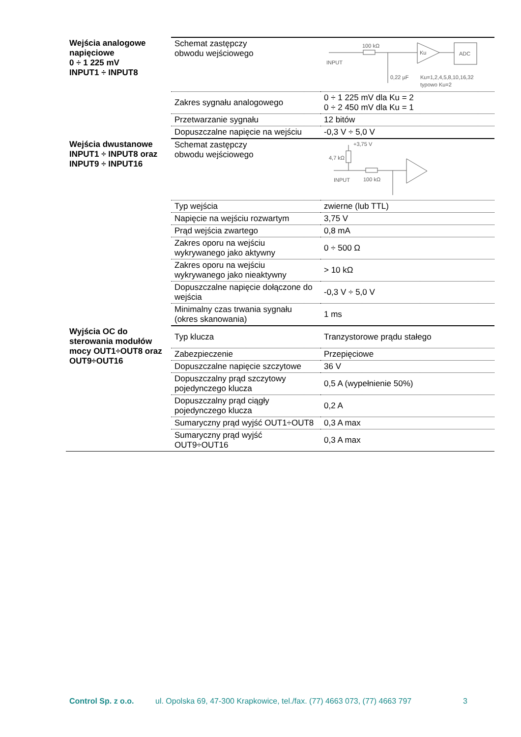| Wejścia analogowe napięciowe 0 ÷ 1 225 mV INPUT1 ÷ INPUT8 | Schemat zastępczy obwodu wejściowego | 100 kΩ INPUT 0,22 µF Ku ADC Ku=1,2,4,5,8,10,16,32 typowo Ku=2 |
| | Zakres sygnału analogowego | 0 ÷ 1 225 mV dla Ku = 2 0 ÷ 2 450 mV dla Ku = 1 |
| | Przetwarzanie sygnału | 12 bitów |
| | Dopuszczalne napięcie na wejściu | -0,3 V ÷ 5,0 V |
| Wejścia dwustanowe INPUT1 ÷ INPUT8 oraz INPUT9 ÷ INPUT16 | Schemat zastępczy obwodu wejściowego | +3,75 V 4,7 kΩ INPUT 100 kΩ |
| | Typ wejścia | zwierne (lub TTL) |
| | Napięcie na wejściu rozwartym | 3,75 V |
| | Prąd wejścia zwartego | 0,8 mA |
| | Zakres oporu na wejściu wykrywanego jako aktywny | 0 ÷ 500 Ω |
| | Zakres oporu na wejściu wykrywanego jako nieaktywny | > 10 kΩ |
| | Dopuszczalne napięcie dołączone do wejścia | -0,3 V ÷ 5,0 V |
| | Minimalny czas trwania sygnału (okres skanowania) | 1 ms |
| Wyjścia OC do sterowania modułów mocy OUT1÷OUT8 oraz OUT9÷OUT16 | Typ klucza | Tranzystorowe prądu stałego |
| | Zabezpieczenie | Przepięciowe |
| | Dopuszczalne napięcie szczytowe | 36 V |
| | Dopuszczalny prąd szczytowy pojedynczego klucza | 0,5 A (wypełnienie 50%) |
| | Dopuszczalny prąd ciągły pojedynczego klucza | 0,2 A |
| | Sumaryczny prąd wyjść OUT1÷OUT8 | 0,3 A max |
| | Sumaryczny prąd wyjść OUT9÷OUT16 | 0,3 A max |
Control Sp. z o.o. ul. Opolska 69, 47-300 Krapkowice, tel./fax. (77) 4663 073, (77) 4663 797 3